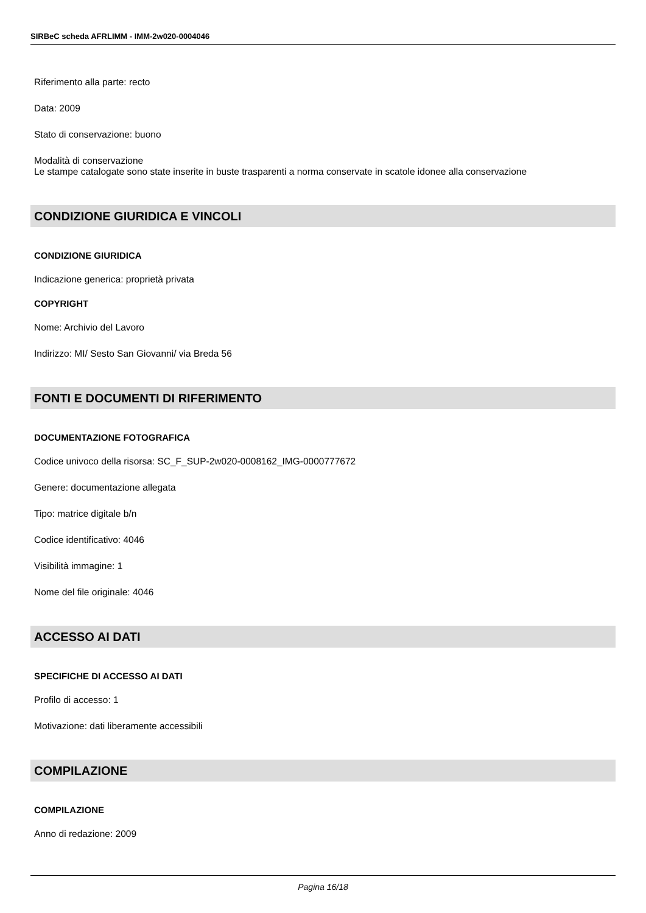SIRBeC scheda AFRLIMM - IMM-2w020-0004046
Riferimento alla parte: recto
Data: 2009
Stato di conservazione: buono
Modalità di conservazione
Le stampe catalogate sono state inserite in buste trasparenti a norma conservate in scatole idonee alla conservazione
CONDIZIONE GIURIDICA E VINCOLI
CONDIZIONE GIURIDICA
Indicazione generica: proprietà privata
COPYRIGHT
Nome: Archivio del Lavoro
Indirizzo: MI/ Sesto San Giovanni/ via Breda 56
FONTI E DOCUMENTI DI RIFERIMENTO
DOCUMENTAZIONE FOTOGRAFICA
Codice univoco della risorsa: SC_F_SUP-2w020-0008162_IMG-0000777672
Genere: documentazione allegata
Tipo: matrice digitale b/n
Codice identificativo: 4046
Visibilità immagine: 1
Nome del file originale: 4046
ACCESSO AI DATI
SPECIFICHE DI ACCESSO AI DATI
Profilo di accesso: 1
Motivazione: dati liberamente accessibili
COMPILAZIONE
COMPILAZIONE
Anno di redazione: 2009
Pagina 16/18